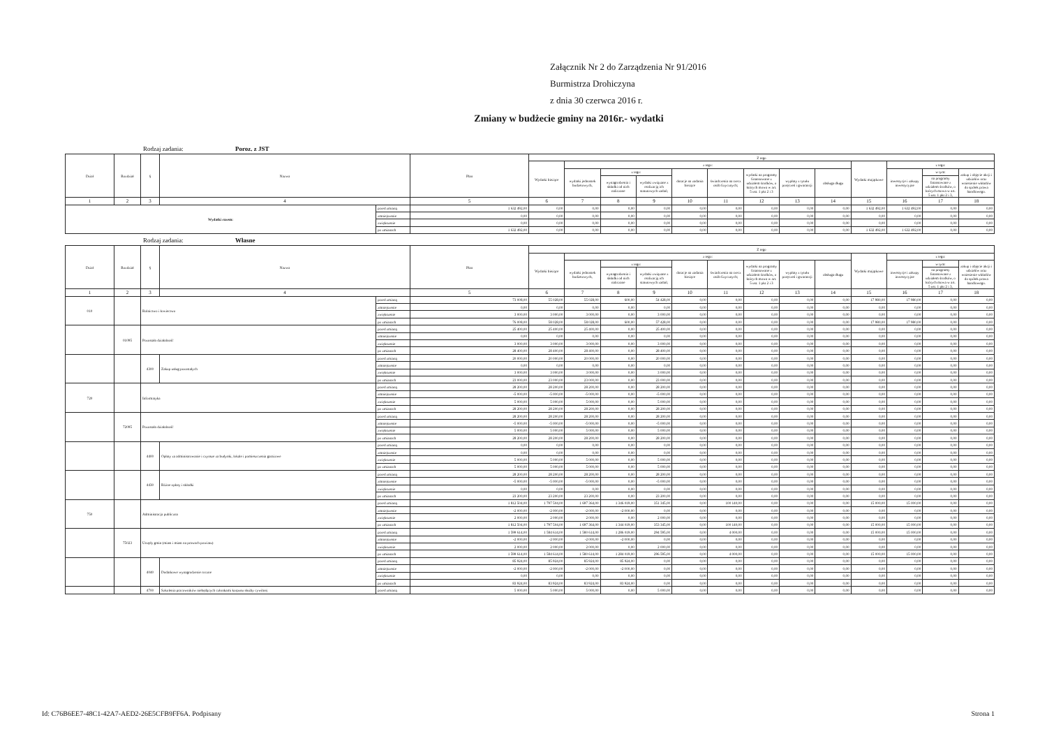Załącznik Nr 2 do Zarządzenia Nr 91/2016
Burmistrza Drohiczyna
z dnia 30 czerwca 2016 r.
Zmiany w budżecie gminy na 2016r.- wydatki
Rodzaj zadania: Poroz. z JST
| Dział | Rozdział | § | Nazwa | | Plan | Z tego | | | | | | | | | | | | |
| --- | --- | --- | --- | --- | --- | --- | --- | --- | --- | --- | --- | --- | --- | --- | --- | --- | --- | --- |
| | | | | | | Wydatki bieżące | z tego: | | | | | | | | Wydatki majątkowe | z tego: | | |
| | | | | | | | wydatki jednostek budżetowych, | z tego: | | dotacje na zadania bieżące | świadczenia na rzecz osób fizycznych; | wydatki na programy finansowane z udziałem środków, o których mowa w art. 5 ust. 1 pkt 2 i 3 | wypłaty z tytułu poręczeń i gwarancji | obsługa długu | | inwestycje i zakupy inwestycyjne | w tym: | zakup i objęcie akcji i udziałów oraz wniesienie wkładów do spółek prawa handlowego. |
| | | | | | | | | wynagrodzenia i składki od nich naliczane | wydatki związane z realizacją ich statutowych zadań; | | | | | | | | na programy finansowane z udziałem środków, o których mowa w art. 5 ust. 1 pkt 2 i 3, | |
| 1 | 2 | 3 | 4 | | 5 | 6 | 7 | 8 | 9 | 10 | 11 | 12 | 13 | 14 | 15 | 16 | 17 | 18 |
| Wydatki razem: | | | | przed zmianą | 1 632 492,00 | 0,00 | 0,00 | 0,00 | 0,00 | 0,00 | 0,00 | 0,00 | 0,00 | 0,00 | 1 632 492,00 | 1 632 492,00 | 0,00 | 0,00 |
| | | | | zmniejszenie | 0,00 | 0,00 | 0,00 | 0,00 | 0,00 | 0,00 | 0,00 | 0,00 | 0,00 | 0,00 | 0,00 | 0,00 | 0,00 | 0,00 |
| | | | | zwiększenie | 0,00 | 0,00 | 0,00 | 0,00 | 0,00 | 0,00 | 0,00 | 0,00 | 0,00 | 0,00 | 0,00 | 0,00 | 0,00 | 0,00 |
| | | | | po zmianach | 1 632 492,00 | 0,00 | 0,00 | 0,00 | 0,00 | 0,00 | 0,00 | 0,00 | 0,00 | 0,00 | 1 632 492,00 | 1 632 492,00 | 0,00 | 0,00 |
Rodzaj zadania: Własne
| Dział | Rozdział | § | Nazwa | | Plan | Z tego | | | | | | | | | | | | |
| --- | --- | --- | --- | --- | --- | --- | --- | --- | --- | --- | --- | --- | --- | --- | --- | --- | --- | --- |
| | | | | | | Wydatki bieżące | z tego: | | | | | | | | Wydatki majątkowe | z tego: | | |
| | | | | | | | wydatki jednostek budżetowych, | z tego: | | dotacje na zadania bieżące | świadczenia na rzecz osób fizycznych; | wydatki na programy finansowane z udziałem środków, o których mowa w art. 5 ust. 1 pkt 2 i 3 | wypłaty z tytułu poręczeń i gwarancji | obsługa długu | | inwestycje i zakupy inwestycyjne | w tym: | zakup i objęcie akcji i udziałów oraz wniesienie wkładów do spółek prawa handlowego. |
| | | | | | | | | wynagrodzenia i składki od nich naliczane | wydatki związane z realizacją ich statutowych zadań; | | | | | | | | na programy finansowane z udziałem środków, o których mowa w art. 5 ust. 1 pkt 2 i 3, | |
| 1 | 2 | 3 | 4 | | 5 | 6 | 7 | 8 | 9 | 10 | 11 | 12 | 13 | 14 | 15 | 16 | 17 | 18 |
| 010 | | Rolnictwo i łowiectwo | | przed zmianą | 73 008,00 | 55 028,00 | 55 028,00 | 600,00 | 54 428,00 | 0,00 | 0,00 | 0,00 | 0,00 | 0,00 | 17 980,00 | 17 980,00 | 0,00 | 0,00 |
| | | | | zmniejszenie | 0,00 | 0,00 | 0,00 | 0,00 | 0,00 | 0,00 | 0,00 | 0,00 | 0,00 | 0,00 | 0,00 | 0,00 | 0,00 | 0,00 |
| | | | | zwiększenie | 3 000,00 | 3 000,00 | 3 000,00 | 0,00 | 3 000,00 | 0,00 | 0,00 | 0,00 | 0,00 | 0,00 | 0,00 | 0,00 | 0,00 | 0,00 |
| | | | | po zmianach | 76 008,00 | 58 028,00 | 58 028,00 | 600,00 | 57 428,00 | 0,00 | 0,00 | 0,00 | 0,00 | 0,00 | 17 980,00 | 17 980,00 | 0,00 | 0,00 |
| | 01095 | Pozostała działalność | | przed zmianą | 25 400,00 | 25 400,00 | 25 400,00 | 0,00 | 25 400,00 | 0,00 | 0,00 | 0,00 | 0,00 | 0,00 | 0,00 | 0,00 | 0,00 | 0,00 |
| | | | | zmniejszenie | 0,00 | 0,00 | 0,00 | 0,00 | 0,00 | 0,00 | 0,00 | 0,00 | 0,00 | 0,00 | 0,00 | 0,00 | 0,00 | 0,00 |
| | | | | zwiększenie | 3 000,00 | 3 000,00 | 3 000,00 | 0,00 | 3 000,00 | 0,00 | 0,00 | 0,00 | 0,00 | 0,00 | 0,00 | 0,00 | 0,00 | 0,00 |
| | | | | po zmianach | 28 400,00 | 28 400,00 | 28 400,00 | 0,00 | 28 400,00 | 0,00 | 0,00 | 0,00 | 0,00 | 0,00 | 0,00 | 0,00 | 0,00 | 0,00 |
| | | 4300 | Zakup usług pozostałych | przed zmianą | 20 000,00 | 20 000,00 | 20 000,00 | 0,00 | 20 000,00 | 0,00 | 0,00 | 0,00 | 0,00 | 0,00 | 0,00 | 0,00 | 0,00 | 0,00 |
| | | | | zmniejszenie | 0,00 | 0,00 | 0,00 | 0,00 | 0,00 | 0,00 | 0,00 | 0,00 | 0,00 | 0,00 | 0,00 | 0,00 | 0,00 | 0,00 |
| | | | | zwiększenie | 3 000,00 | 3 000,00 | 3 000,00 | 0,00 | 3 000,00 | 0,00 | 0,00 | 0,00 | 0,00 | 0,00 | 0,00 | 0,00 | 0,00 | 0,00 |
| | | | | po zmianach | 23 000,00 | 23 000,00 | 23 000,00 | 0,00 | 23 000,00 | 0,00 | 0,00 | 0,00 | 0,00 | 0,00 | 0,00 | 0,00 | 0,00 | 0,00 |
| 720 | | Informatyka | | przed zmianą | 28 200,00 | 28 200,00 | 28 200,00 | 0,00 | 28 200,00 | 0,00 | 0,00 | 0,00 | 0,00 | 0,00 | 0,00 | 0,00 | 0,00 | 0,00 |
| | | | | zmniejszenie | -5 000,00 | -5 000,00 | -5 000,00 | 0,00 | -5 000,00 | 0,00 | 0,00 | 0,00 | 0,00 | 0,00 | 0,00 | 0,00 | 0,00 | 0,00 |
| | | | | zwiększenie | 5 000,00 | 5 000,00 | 5 000,00 | 0,00 | 5 000,00 | 0,00 | 0,00 | 0,00 | 0,00 | 0,00 | 0,00 | 0,00 | 0,00 | 0,00 |
| | | | | po zmianach | 28 200,00 | 28 200,00 | 28 200,00 | 0,00 | 28 200,00 | 0,00 | 0,00 | 0,00 | 0,00 | 0,00 | 0,00 | 0,00 | 0,00 | 0,00 |
| | 72095 | Pozostała działalność | | przed zmianą | 28 200,00 | 28 200,00 | 28 200,00 | 0,00 | 28 200,00 | 0,00 | 0,00 | 0,00 | 0,00 | 0,00 | 0,00 | 0,00 | 0,00 | 0,00 |
| | | | | zmniejszenie | -5 000,00 | -5 000,00 | -5 000,00 | 0,00 | -5 000,00 | 0,00 | 0,00 | 0,00 | 0,00 | 0,00 | 0,00 | 0,00 | 0,00 | 0,00 |
| | | | | zwiększenie | 5 000,00 | 5 000,00 | 5 000,00 | 0,00 | 5 000,00 | 0,00 | 0,00 | 0,00 | 0,00 | 0,00 | 0,00 | 0,00 | 0,00 | 0,00 |
| | | | | po zmianach | 28 200,00 | 28 200,00 | 28 200,00 | 0,00 | 28 200,00 | 0,00 | 0,00 | 0,00 | 0,00 | 0,00 | 0,00 | 0,00 | 0,00 | 0,00 |
| | | 4400 | Opłaty za administrowanie i czynsze za budynki, lokale i pomieszczenia garażowe | przed zmianą | 0,00 | 0,00 | 0,00 | 0,00 | 0,00 | 0,00 | 0,00 | 0,00 | 0,00 | 0,00 | 0,00 | 0,00 | 0,00 | 0,00 |
| | | | | zmniejszenie | 0,00 | 0,00 | 0,00 | 0,00 | 0,00 | 0,00 | 0,00 | 0,00 | 0,00 | 0,00 | 0,00 | 0,00 | 0,00 | 0,00 |
| | | | | zwiększenie | 5 000,00 | 5 000,00 | 5 000,00 | 0,00 | 5 000,00 | 0,00 | 0,00 | 0,00 | 0,00 | 0,00 | 0,00 | 0,00 | 0,00 | 0,00 |
| | | | | po zmianach | 5 000,00 | 5 000,00 | 5 000,00 | 0,00 | 5 000,00 | 0,00 | 0,00 | 0,00 | 0,00 | 0,00 | 0,00 | 0,00 | 0,00 | 0,00 |
| | | 4430 | Różne opłaty i składki | przed zmianą | 28 200,00 | 28 200,00 | 28 200,00 | 0,00 | 28 200,00 | 0,00 | 0,00 | 0,00 | 0,00 | 0,00 | 0,00 | 0,00 | 0,00 | 0,00 |
| | | | | zmniejszenie | -5 000,00 | -5 000,00 | -5 000,00 | 0,00 | -5 000,00 | 0,00 | 0,00 | 0,00 | 0,00 | 0,00 | 0,00 | 0,00 | 0,00 | 0,00 |
| | | | | zwiększenie | 0,00 | 0,00 | 0,00 | 0,00 | 0,00 | 0,00 | 0,00 | 0,00 | 0,00 | 0,00 | 0,00 | 0,00 | 0,00 | 0,00 |
| | | | | po zmianach | 23 200,00 | 23 200,00 | 23 200,00 | 0,00 | 23 200,00 | 0,00 | 0,00 | 0,00 | 0,00 | 0,00 | 0,00 | 0,00 | 0,00 | 0,00 |
| 750 | | Administracja publiczna | | przed zmianą | 1 812 504,00 | 1 797 504,00 | 1 697 364,00 | 1 346 019,00 | 351 345,00 | 0,00 | 100 140,00 | 0,00 | 0,00 | 0,00 | 15 000,00 | 15 000,00 | 0,00 | 0,00 |
| | | | | zmniejszenie | -2 000,00 | -2 000,00 | -2 000,00 | -2 000,00 | 0,00 | 0,00 | 0,00 | 0,00 | 0,00 | 0,00 | 0,00 | 0,00 | 0,00 | 0,00 |
| | | | | zwiększenie | 2 000,00 | 2 000,00 | 2 000,00 | 0,00 | 2 000,00 | 0,00 | 0,00 | 0,00 | 0,00 | 0,00 | 0,00 | 0,00 | 0,00 | 0,00 |
| | | | | po zmianach | 1 812 504,00 | 1 797 504,00 | 1 697 364,00 | 1 344 019,00 | 353 345,00 | 0,00 | 100 140,00 | 0,00 | 0,00 | 0,00 | 15 000,00 | 15 000,00 | 0,00 | 0,00 |
| | 75023 | Urzędy gmin (miast i miast na prawach powiatu) | | przed zmianą | 1 599 614,00 | 1 584 614,00 | 1 580 614,00 | 1 286 019,00 | 294 595,00 | 0,00 | 4 000,00 | 0,00 | 0,00 | 0,00 | 15 000,00 | 15 000,00 | 0,00 | 0,00 |
| | | | | zmniejszenie | -2 000,00 | -2 000,00 | -2 000,00 | -2 000,00 | 0,00 | 0,00 | 0,00 | 0,00 | 0,00 | 0,00 | 0,00 | 0,00 | 0,00 | 0,00 |
| | | | | zwiększenie | 2 000,00 | 2 000,00 | 2 000,00 | 0,00 | 2 000,00 | 0,00 | 0,00 | 0,00 | 0,00 | 0,00 | 0,00 | 0,00 | 0,00 | 0,00 |
| | | | | po zmianach | 1 599 614,00 | 1 584 614,00 | 1 580 614,00 | 1 284 019,00 | 296 595,00 | 0,00 | 4 000,00 | 0,00 | 0,00 | 0,00 | 15 000,00 | 15 000,00 | 0,00 | 0,00 |
| | | 4040 | Dodatkowe wynagrodzenie roczne | przed zmianą | 85 924,00 | 85 924,00 | 85 924,00 | 85 924,00 | 0,00 | 0,00 | 0,00 | 0,00 | 0,00 | 0,00 | 0,00 | 0,00 | 0,00 | 0,00 |
| | | | | zmniejszenie | -2 000,00 | -2 000,00 | -2 000,00 | -2 000,00 | 0,00 | 0,00 | 0,00 | 0,00 | 0,00 | 0,00 | 0,00 | 0,00 | 0,00 | 0,00 |
| | | | | zwiększenie | 0,00 | 0,00 | 0,00 | 0,00 | 0,00 | 0,00 | 0,00 | 0,00 | 0,00 | 0,00 | 0,00 | 0,00 | 0,00 | 0,00 |
| | | | | po zmianach | 83 924,00 | 83 924,00 | 83 924,00 | 83 924,00 | 0,00 | 0,00 | 0,00 | 0,00 | 0,00 | 0,00 | 0,00 | 0,00 | 0,00 | 0,00 |
| | | 4700 | Szkolenia pracowników niebędących członkami korpusu służby cywilnej | przed zmianą | 5 000,00 | 5 000,00 | 5 000,00 | 0,00 | 5 000,00 | 0,00 | 0,00 | 0,00 | 0,00 | 0,00 | 0,00 | 0,00 | 0,00 | 0,00 |
Id: C76B6EE7-48C1-42A7-AED2-26E5CFB9FF6A. Podpisany Strona 1